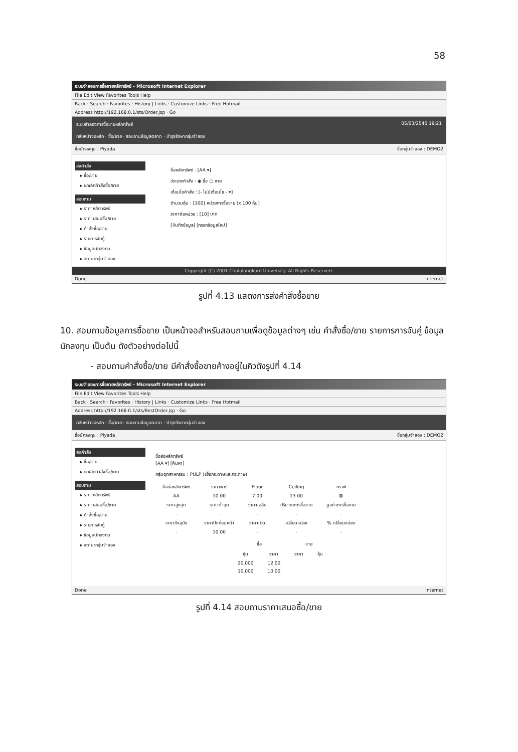58
ระบบจำลองการซื้อขายหลักทรัพย์ - Microsoft Internet Explorer
File Edit View Favorites Tools Help
Back · Search · Favorites · History | Links · Customize Links · Free Hotmail
Address http://192.168.0.1/sts/Order.jsp · Go
ระบบจำลองการซื้อขายหลักทรัพย์ 05/03/2545 19:21
กลับหน้าจอหลัก · ซื้อ/ขาย · สอบถามข้อมูลตลาด · บำรุงรักษากลุ่มจำลอง
ชื่อนักลงทุน : Piyada ชื่อกลุ่มจำลอง : DEMO2
ส่งคำสั่ง
▸ ซื้อ/ขาย
▸ ยกเลิกคำสั่งซื้อ/ขาย
สอบถาม
▸ ราคาหลักทรัพย์
▸ ราคาเสนอซื้อ/ขาย
▸ คำสั่งซื้อ/ขาย
▸ รายการจับคู่
▸ ข้อมูลนักลงทุน
▸ สถานะกลุ่มจำลอง
ชื่อหลักทรัพย์ : [AA ▾]
ประเภทคำสั่ง : ◉ ซื้อ ○ ขาย
เงื่อนไขคำสั่ง : [- ไม่มีเงื่อนไข - ▾]
จำนวนหุ้น : [100] หน่วยการซื้อขาย (x 100 หุ้น)
ราคาต่อหน่วย : [10] บาท
[บันทึกข้อมูล] [กรอกข้อมูลใหม่]
Copyright (C) 2001 Chulalongkorn University. All Rights Reserved.
Done Internet
รูปที่ 4.13 แสดงการส่งคำสั่งซื้อขาย
10. สอบถามข้อมูลการซื้อขาย เป็นหน้าจอสำหรับสอบถามเพื่อดูข้อมูลต่างๆ เช่น คำสั่งซื้อ/ขาย รายการการจับคู่ ข้อมูลนักลงทุน เป็นต้น ดังตัวอย่างต่อไปนี้
- สอบถามคำสั่งซื้อ/ขาย มีคำสั่งซื้อขายค้างอยู่ในคิวดังรูปที่ 4.14
ระบบจำลองการซื้อขายหลักทรัพย์ - Microsoft Internet Explorer
File Edit View Favorites Tools Help
Back · Search · Favorites · History | Links · Customize Links · Free Hotmail
Address http://192.168.0.1/sts/BestOrder.jsp · Go
กลับหน้าจอหลัก · ซื้อ/ขาย · สอบถามข้อมูลตลาด · บำรุงรักษากลุ่มจำลอง
ชื่อนักลงทุน : Piyada ชื่อกลุ่มจำลอง : DEMO2
ส่งคำสั่ง
▸ ซื้อ/ขาย
▸ ยกเลิกคำสั่งซื้อ/ขาย
สอบถาม
▸ ราคาหลักทรัพย์
▸ ราคาเสนอซื้อ/ขาย
▸ คำสั่งซื้อ/ขาย
▸ รายการจับคู่
▸ ข้อมูลนักลงทุน
▸ สถานะกลุ่มจำลอง
ชื่อย่อหลักทรัพย์
[AA ▾] [ค้นหา]
กลุ่มอุตสาหกรรม : PULP (เยื่อกระดาษและกระดาษ)
| ชื่อย่อหลักทรัพย์ | ราคาพาร์ | Floor | Ceiling | กราฟ |
| AA | 10.00 | 7.00 | 13.00 | ⊠ |
| ราคาสูงสุด | ราคาต่ำสุด | ราคาเฉลี่ย | ปริมาณการซื้อขาย | มูลค่าการซื้อขาย |
| - | - | - | - | - |
| ราคาปัจจุบัน | ราคาปิดก่อนหน้า | ราคาเปิด | เปลี่ยนแปลง | % เปลี่ยนแปลง |
| - | 10.00 | - | - | - |
| ซื้อ | | ขาย | |
| หุ้น | ราคา | ราคา | หุ้น |
| 20,000 | 12.00 | | |
| 10,000 | 10.00 | | |
Done Internet
รูปที่ 4.14 สอบถามราคาเสนอซื้อ/ขาย